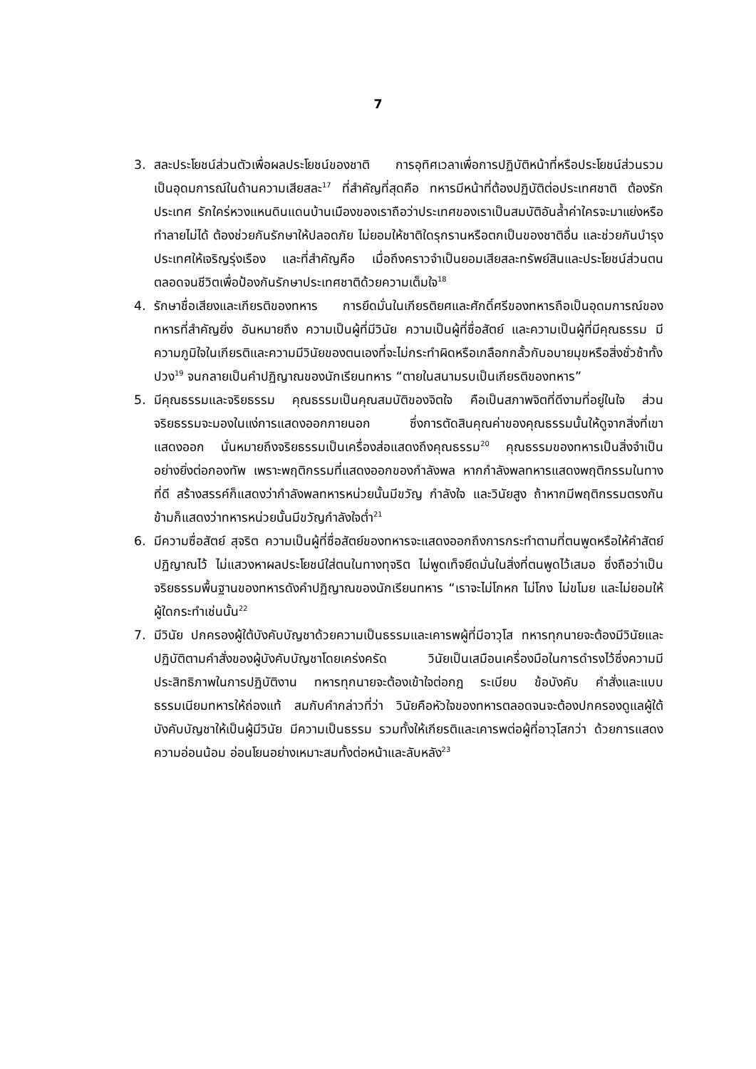7
3. สละประโยชน์ส่วนตัวเพื่อผลประโยชน์ของชาติ การอุทิศเวลาเพื่อการปฏิบัติหน้าที่หรือประโยชน์ส่วนรวม เป็นอุดมการณ์ในด้านความเสียสละ<sup>17</sup> ที่สำคัญที่สุดคือ ทหารมีหน้าที่ต้องปฏิบัติต่อประเทศชาติ ต้องรักประเทศ รักใคร่หวงแหนดินแดนบ้านเมืองของเราถือว่าประเทศของเราเป็นสมบัติอันล้ำค่าใครจะมาแย่งหรือทำลายไม่ได้ ต้องช่วยกันรักษาให้ปลอดภัย ไม่ยอมให้ชาติใดรุกรานหรือตกเป็นของชาติอื่น และช่วยกันบำรุงประเทศให้เจริญรุ่งเรือง และที่สำคัญคือ เมื่อถึงคราวจำเป็นยอมเสียสละทรัพย์สินและประโยชน์ส่วนตน ตลอดจนชีวิตเพื่อป้องกันรักษาประเทศชาติด้วยความเต็มใจ<sup>18</sup>
4. รักษาชื่อเสียงและเกียรติของทหาร การยึดมั่นในเกียรติยศและศักดิ์ศรีของทหารถือเป็นอุดมการณ์ของทหารที่สำคัญยิ่ง อันหมายถึง ความเป็นผู้ที่มีวินัย ความเป็นผู้ที่ซื่อสัตย์ และความเป็นผู้ที่มีคุณธรรม มีความภูมิใจในเกียรติและความมีวินัยของตนเองที่จะไม่กระทำผิดหรือเกลือกกลั้วกับอบายมุขหรือสิ่งชั่วช้าทั้งปวง<sup>19</sup> จนกลายเป็นคำปฏิญาณของนักเรียนทหาร “ตายในสนามรบเป็นเกียรติของทหาร”
5. มีคุณธรรมและจริยธรรม คุณธรรมเป็นคุณสมบัติของจิตใจ คือเป็นสภาพจิตที่ดีงามที่อยู่ในใจ ส่วนจริยธรรมจะมองในแง่การแสดงออกภายนอก ซึ่งการตัดสินคุณค่าของคุณธรรมนั้นให้ดูจากสิ่งที่เขาแสดงออก นั่นหมายถึงจริยธรรมเป็นเครื่องส่อแสดงถึงคุณธรรม<sup>20</sup> คุณธรรมของทหารเป็นสิ่งจำเป็นอย่างยิ่งต่อกองทัพ เพราะพฤติกรรมที่แสดงออกของกำลังพล หากกำลังพลทหารแสดงพฤติกรรมในทางที่ดี สร้างสรรค์ก็แสดงว่ากำลังพลทหารหน่วยนั้นมีขวัญ กำลังใจ และวินัยสูง ถ้าหากมีพฤติกรรมตรงกันข้ามก็แสดงว่าทหารหน่วยนั้นมีขวัญกำลังใจต่ำ<sup>21</sup>
6. มีความซื่อสัตย์ สุจริต ความเป็นผู้ที่ซื่อสัตย์ของทหารจะแสดงออกถึงการกระทำตามที่ตนพูดหรือให้คำสัตย์ปฏิญาณไว้ ไม่แสวงหาผลประโยชน์ใส่ตนในทางทุจริต ไม่พูดเท็จยึดมั่นในสิ่งที่ตนพูดไว้เสมอ ซึ่งถือว่าเป็นจริยธรรมพื้นฐานของทหารดังคำปฏิญาณของนักเรียนทหาร “เราจะไม่โกหก ไม่โกง ไม่ขโมย และไม่ยอมให้ผู้ใดกระทำเช่นนั้น<sup>22</sup>
7. มีวินัย ปกครองผู้ใต้บังคับบัญชาด้วยความเป็นธรรมและเคารพผู้ที่มีอาวุโส ทหารทุกนายจะต้องมีวินัยและปฏิบัติตามคำสั่งของผู้บังคับบัญชาโดยเคร่งครัด วินัยเป็นเสมือนเครื่องมือในการดำรงไว้ซึ่งความมีประสิทธิภาพในการปฏิบัติงาน ทหารทุกนายจะต้องเข้าใจต่อกฎ ระเบียบ ข้อบังคับ คำสั่งและแบบธรรมเนียมทหารให้ถ่องแท้ สมกับคำกล่าวที่ว่า วินัยคือหัวใจของทหารตลอดจนจะต้องปกครองดูแลผู้ใต้บังคับบัญชาให้เป็นผู้มีวินัย มีความเป็นธรรม รวมทั้งให้เกียรติและเคารพต่อผู้ที่อาวุโสกว่า ด้วยการแสดงความอ่อนน้อม อ่อนโยนอย่างเหมาะสมทั้งต่อหน้าและลับหลัง<sup>23</sup>